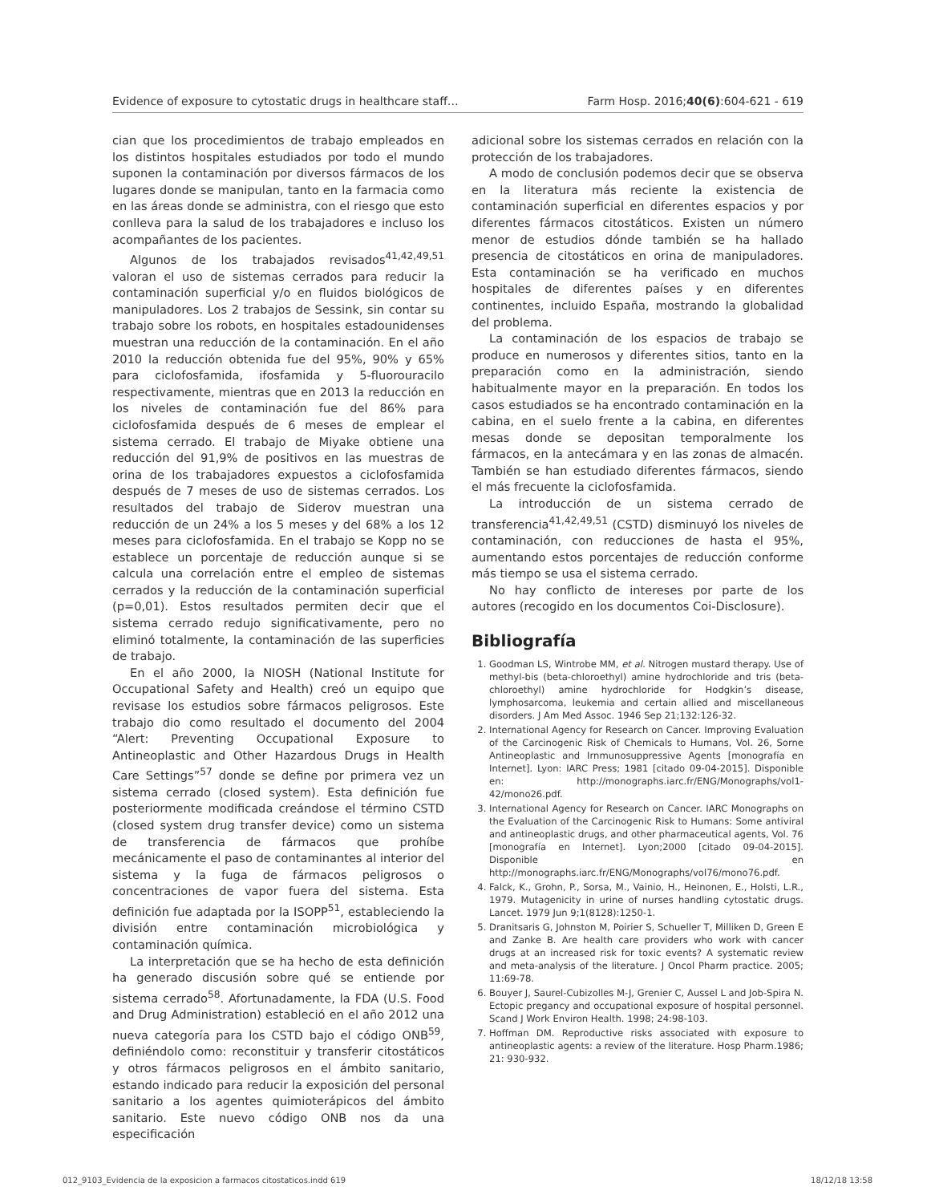Evidence of exposure to cytostatic drugs in healthcare staff… Farm Hosp. 2016;40(6):604-621 - 619
cian que los procedimientos de trabajo empleados en los distintos hospitales estudiados por todo el mundo suponen la contaminación por diversos fármacos de los lugares donde se manipulan, tanto en la farmacia como en las áreas donde se administra, con el riesgo que esto conlleva para la salud de los trabajadores e incluso los acompañantes de los pacientes.
Algunos de los trabajados revisados<sup>41,42,49,51</sup> valoran el uso de sistemas cerrados para reducir la contaminación superficial y/o en fluidos biológicos de manipuladores. Los 2 trabajos de Sessink, sin contar su trabajo sobre los robots, en hospitales estadounidenses muestran una reducción de la contaminación. En el año 2010 la reducción obtenida fue del 95%, 90% y 65% para ciclofosfamida, ifosfamida y 5-fluorouracilo respectivamente, mientras que en 2013 la reducción en los niveles de contaminación fue del 86% para ciclofosfamida después de 6 meses de emplear el sistema cerrado. El trabajo de Miyake obtiene una reducción del 91,9% de positivos en las muestras de orina de los trabajadores expuestos a ciclofosfamida después de 7 meses de uso de sistemas cerrados. Los resultados del trabajo de Siderov muestran una reducción de un 24% a los 5 meses y del 68% a los 12 meses para ciclofosfamida. En el trabajo se Kopp no se establece un porcentaje de reducción aunque si se calcula una correlación entre el empleo de sistemas cerrados y la reducción de la contaminación superficial (p=0,01). Estos resultados permiten decir que el sistema cerrado redujo significativamente, pero no eliminó totalmente, la contaminación de las superficies de trabajo.
En el año 2000, la NIOSH (National Institute for Occupational Safety and Health) creó un equipo que revisase los estudios sobre fármacos peligrosos. Este trabajo dio como resultado el documento del 2004 “Alert: Preventing Occupational Exposure to Antineoplastic and Other Hazardous Drugs in Health Care Settings”<sup>57</sup> donde se define por primera vez un sistema cerrado (closed system). Esta definición fue posteriormente modificada creándose el término CSTD (closed system drug transfer device) como un sistema de transferencia de fármacos que prohíbe mecánicamente el paso de contaminantes al interior del sistema y la fuga de fármacos peligrosos o concentraciones de vapor fuera del sistema. Esta definición fue adaptada por la ISOPP<sup>51</sup>, estableciendo la división entre contaminación microbiológica y contaminación química.
La interpretación que se ha hecho de esta definición ha generado discusión sobre qué se entiende por sistema cerrado<sup>58</sup>. Afortunadamente, la FDA (U.S. Food and Drug Administration) estableció en el año 2012 una nueva categoría para los CSTD bajo el código ONB<sup>59</sup>, definiéndolo como: reconstituir y transferir citostáticos y otros fármacos peligrosos en el ámbito sanitario, estando indicado para reducir la exposición del personal sanitario a los agentes quimioterápicos del ámbito sanitario. Este nuevo código ONB nos da una especificación
adicional sobre los sistemas cerrados en relación con la protección de los trabajadores.
A modo de conclusión podemos decir que se observa en la literatura más reciente la existencia de contaminación superficial en diferentes espacios y por diferentes fármacos citostáticos. Existen un número menor de estudios dónde también se ha hallado presencia de citostáticos en orina de manipuladores. Esta contaminación se ha verificado en muchos hospitales de diferentes países y en diferentes continentes, incluido España, mostrando la globalidad del problema.
La contaminación de los espacios de trabajo se produce en numerosos y diferentes sitios, tanto en la preparación como en la administración, siendo habitualmente mayor en la preparación. En todos los casos estudiados se ha encontrado contaminación en la cabina, en el suelo frente a la cabina, en diferentes mesas donde se depositan temporalmente los fármacos, en la antecámara y en las zonas de almacén. También se han estudiado diferentes fármacos, siendo el más frecuente la ciclofosfamida.
La introducción de un sistema cerrado de transferencia<sup>41,42,49,51</sup> (CSTD) disminuyó los niveles de contaminación, con reducciones de hasta el 95%, aumentando estos porcentajes de reducción conforme más tiempo se usa el sistema cerrado.
No hay conflicto de intereses por parte de los autores (recogido en los documentos Coi-Disclosure).
Bibliografía
1. Goodman LS, Wintrobe MM, et al. Nitrogen mustard therapy. Use of methyl-bis (beta-chloroethyl) amine hydrochloride and tris (beta-chloroethyl) amine hydrochloride for Hodgkin’s disease, lymphosarcoma, leukemia and certain allied and miscellaneous disorders. J Am Med Assoc. 1946 Sep 21;132:126-32.
2. International Agency for Research on Cancer. Improving Evaluation of the Carcinogenic Risk of Chemicals to Humans, Vol. 26, Sorne Antineoplastic and Irnmunosuppressive Agents [monografía en Internet]. Lyon: IARC Press; 1981 [citado 09-04-2015]. Disponible en: http://monographs.iarc.fr/ENG/Monographs/vol1-42/mono26.pdf.
3. International Agency for Research on Cancer. IARC Monographs on the Evaluation of the Carcinogenic Risk to Humans: Some antiviral and antineoplastic drugs, and other pharmaceutical agents, Vol. 76 [monografía en Internet]. Lyon;2000 [citado 09-04-2015]. Disponible en http://monographs.iarc.fr/ENG/Monographs/vol76/mono76.pdf.
4. Falck, K., Grohn, P., Sorsa, M., Vainio, H., Heinonen, E., Holsti, L.R., 1979. Mutagenicity in urine of nurses handling cytostatic drugs. Lancet. 1979 Jun 9;1(8128):1250-1.
5. Dranitsaris G, Johnston M, Poirier S, Schueller T, Milliken D, Green E and Zanke B. Are health care providers who work with cancer drugs at an increased risk for toxic events? A systematic review and meta-analysis of the literature. J Oncol Pharm practice. 2005; 11:69-78.
6. Bouyer J, Saurel-Cubizolles M-J, Grenier C, Aussel L and Job-Spira N. Ectopic pregancy and occupational exposure of hospital personnel. Scand J Work Environ Health. 1998; 24:98-103.
7. Hoffman DM. Reproductive risks associated with exposure to antineoplastic agents: a review of the literature. Hosp Pharm.1986; 21: 930-932.
012_9103_Evidencia de la exposicion a farmacos citostaticos.indd 619 18/12/18 13:58